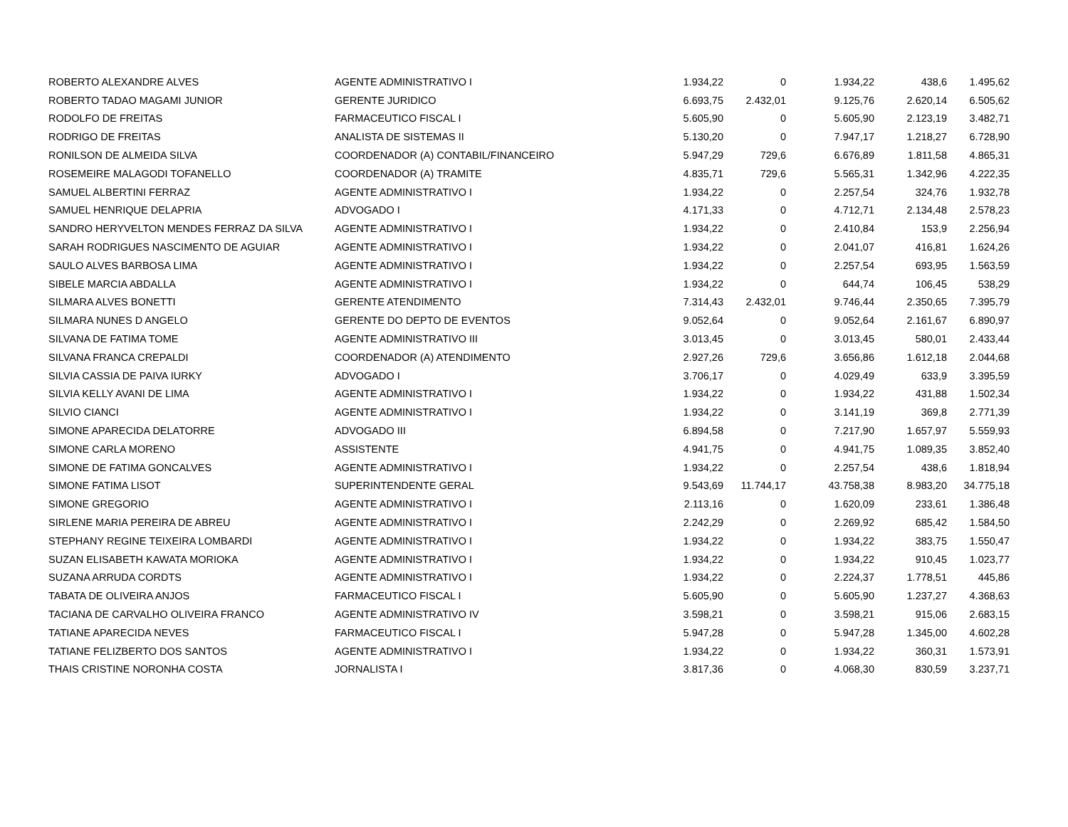| ROBERTO ALEXANDRE ALVES | AGENTE ADMINISTRATIVO I | 1.934,22 | 0 | 1.934,22 | 438,6 | 1.495,62 |
| ROBERTO TADAO MAGAMI JUNIOR | GERENTE JURIDICO | 6.693,75 | 2.432,01 | 9.125,76 | 2.620,14 | 6.505,62 |
| RODOLFO DE FREITAS | FARMACEUTICO FISCAL I | 5.605,90 | 0 | 5.605,90 | 2.123,19 | 3.482,71 |
| RODRIGO DE FREITAS | ANALISTA DE SISTEMAS II | 5.130,20 | 0 | 7.947,17 | 1.218,27 | 6.728,90 |
| RONILSON DE ALMEIDA SILVA | COORDENADOR (A) CONTABIL/FINANCEIRO | 5.947,29 | 729,6 | 6.676,89 | 1.811,58 | 4.865,31 |
| ROSEMEIRE MALAGODI TOFANELLO | COORDENADOR (A) TRAMITE | 4.835,71 | 729,6 | 5.565,31 | 1.342,96 | 4.222,35 |
| SAMUEL ALBERTINI FERRAZ | AGENTE ADMINISTRATIVO I | 1.934,22 | 0 | 2.257,54 | 324,76 | 1.932,78 |
| SAMUEL HENRIQUE DELAPRIA | ADVOGADO I | 4.171,33 | 0 | 4.712,71 | 2.134,48 | 2.578,23 |
| SANDRO HERYVELTON MENDES FERRAZ DA SILVA | AGENTE ADMINISTRATIVO I | 1.934,22 | 0 | 2.410,84 | 153,9 | 2.256,94 |
| SARAH RODRIGUES NASCIMENTO DE AGUIAR | AGENTE ADMINISTRATIVO I | 1.934,22 | 0 | 2.041,07 | 416,81 | 1.624,26 |
| SAULO ALVES BARBOSA LIMA | AGENTE ADMINISTRATIVO I | 1.934,22 | 0 | 2.257,54 | 693,95 | 1.563,59 |
| SIBELE MARCIA ABDALLA | AGENTE ADMINISTRATIVO I | 1.934,22 | 0 | 644,74 | 106,45 | 538,29 |
| SILMARA ALVES BONETTI | GERENTE ATENDIMENTO | 7.314,43 | 2.432,01 | 9.746,44 | 2.350,65 | 7.395,79 |
| SILMARA NUNES D ANGELO | GERENTE DO DEPTO DE EVENTOS | 9.052,64 | 0 | 9.052,64 | 2.161,67 | 6.890,97 |
| SILVANA DE FATIMA TOME | AGENTE ADMINISTRATIVO III | 3.013,45 | 0 | 3.013,45 | 580,01 | 2.433,44 |
| SILVANA FRANCA CREPALDI | COORDENADOR (A) ATENDIMENTO | 2.927,26 | 729,6 | 3.656,86 | 1.612,18 | 2.044,68 |
| SILVIA CASSIA DE PAIVA IURKY | ADVOGADO I | 3.706,17 | 0 | 4.029,49 | 633,9 | 3.395,59 |
| SILVIA KELLY AVANI DE LIMA | AGENTE ADMINISTRATIVO I | 1.934,22 | 0 | 1.934,22 | 431,88 | 1.502,34 |
| SILVIO CIANCI | AGENTE ADMINISTRATIVO I | 1.934,22 | 0 | 3.141,19 | 369,8 | 2.771,39 |
| SIMONE APARECIDA DELATORRE | ADVOGADO III | 6.894,58 | 0 | 7.217,90 | 1.657,97 | 5.559,93 |
| SIMONE CARLA MORENO | ASSISTENTE | 4.941,75 | 0 | 4.941,75 | 1.089,35 | 3.852,40 |
| SIMONE DE FATIMA GONCALVES | AGENTE ADMINISTRATIVO I | 1.934,22 | 0 | 2.257,54 | 438,6 | 1.818,94 |
| SIMONE FATIMA LISOT | SUPERINTENDENTE GERAL | 9.543,69 | 11.744,17 | 43.758,38 | 8.983,20 | 34.775,18 |
| SIMONE GREGORIO | AGENTE ADMINISTRATIVO I | 2.113,16 | 0 | 1.620,09 | 233,61 | 1.386,48 |
| SIRLENE MARIA PEREIRA DE ABREU | AGENTE ADMINISTRATIVO I | 2.242,29 | 0 | 2.269,92 | 685,42 | 1.584,50 |
| STEPHANY REGINE TEIXEIRA LOMBARDI | AGENTE ADMINISTRATIVO I | 1.934,22 | 0 | 1.934,22 | 383,75 | 1.550,47 |
| SUZAN ELISABETH KAWATA MORIOKA | AGENTE ADMINISTRATIVO I | 1.934,22 | 0 | 1.934,22 | 910,45 | 1.023,77 |
| SUZANA ARRUDA CORDTS | AGENTE ADMINISTRATIVO I | 1.934,22 | 0 | 2.224,37 | 1.778,51 | 445,86 |
| TABATA DE OLIVEIRA ANJOS | FARMACEUTICO FISCAL I | 5.605,90 | 0 | 5.605,90 | 1.237,27 | 4.368,63 |
| TACIANA DE CARVALHO OLIVEIRA FRANCO | AGENTE ADMINISTRATIVO IV | 3.598,21 | 0 | 3.598,21 | 915,06 | 2.683,15 |
| TATIANE APARECIDA NEVES | FARMACEUTICO FISCAL I | 5.947,28 | 0 | 5.947,28 | 1.345,00 | 4.602,28 |
| TATIANE FELIZBERTO DOS SANTOS | AGENTE ADMINISTRATIVO I | 1.934,22 | 0 | 1.934,22 | 360,31 | 1.573,91 |
| THAIS CRISTINE NORONHA COSTA | JORNALISTA I | 3.817,36 | 0 | 4.068,30 | 830,59 | 3.237,71 |